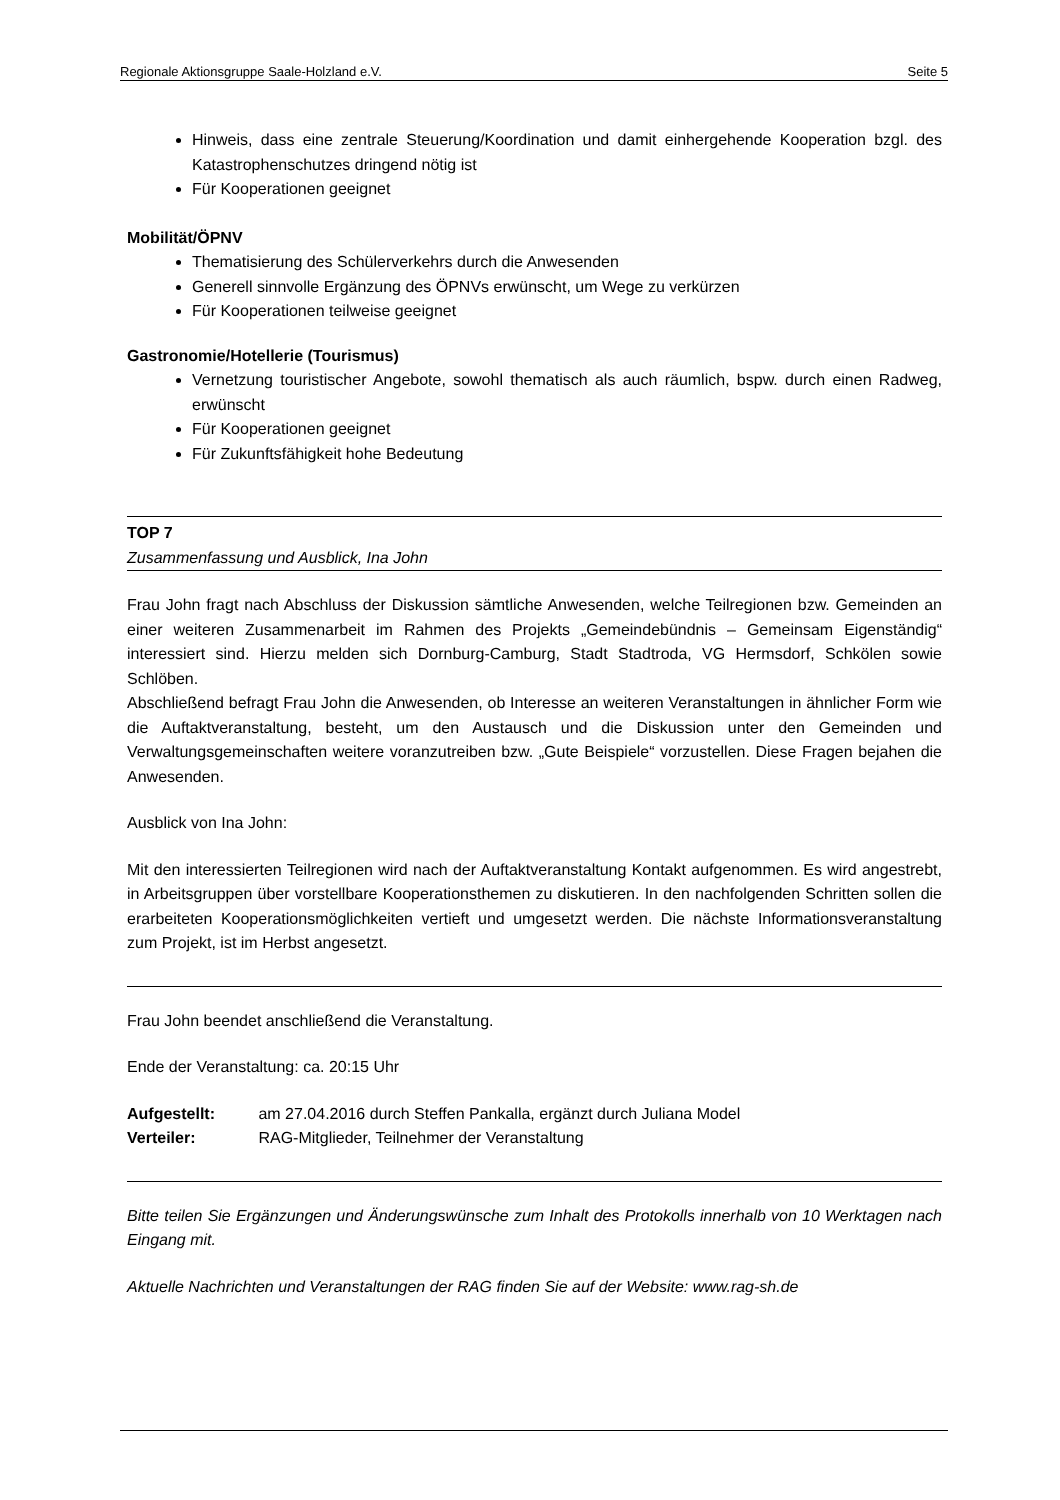Regionale Aktionsgruppe Saale-Holzland e.V. Seite 5
Hinweis, dass eine zentrale Steuerung/Koordination und damit einhergehende Kooperation bzgl. des Katastrophenschutzes dringend nötig ist
Für Kooperationen geeignet
Mobilität/ÖPNV
Thematisierung des Schülerverkehrs durch die Anwesenden
Generell sinnvolle Ergänzung des ÖPNVs erwünscht, um Wege zu verkürzen
Für Kooperationen teilweise geeignet
Gastronomie/Hotellerie (Tourismus)
Vernetzung touristischer Angebote, sowohl thematisch als auch räumlich, bspw. durch einen Radweg, erwünscht
Für Kooperationen geeignet
Für Zukunftsfähigkeit hohe Bedeutung
TOP 7
Zusammenfassung und Ausblick, Ina John
Frau John fragt nach Abschluss der Diskussion sämtliche Anwesenden, welche Teilregionen bzw. Gemeinden an einer weiteren Zusammenarbeit im Rahmen des Projekts „Gemeindebündnis – Gemeinsam Eigenständig“ interessiert sind. Hierzu melden sich Dornburg-Camburg, Stadt Stadtroda, VG Hermsdorf, Schkölen sowie Schlöben.
Abschließend befragt Frau John die Anwesenden, ob Interesse an weiteren Veranstaltungen in ähnlicher Form wie die Auftaktveranstaltung, besteht, um den Austausch und die Diskussion unter den Gemeinden und Verwaltungsgemeinschaften weitere voranzutreiben bzw. „Gute Beispiele“ vorzustellen. Diese Fragen bejahen die Anwesenden.
Ausblick von Ina John:
Mit den interessierten Teilregionen wird nach der Auftaktveranstaltung Kontakt aufgenommen. Es wird angestrebt, in Arbeitsgruppen über vorstellbare Kooperationsthemen zu diskutieren. In den nachfolgenden Schritten sollen die erarbeiteten Kooperationsmöglichkeiten vertieft und umgesetzt werden. Die nächste Informationsveranstaltung zum Projekt, ist im Herbst angesetzt.
Frau John beendet anschließend die Veranstaltung.
Ende der Veranstaltung: ca. 20:15 Uhr
Aufgestellt: am 27.04.2016 durch Steffen Pankalla, ergänzt durch Juliana Model
Verteiler: RAG-Mitglieder, Teilnehmer der Veranstaltung
Bitte teilen Sie Ergänzungen und Änderungswünsche zum Inhalt des Protokolls innerhalb von 10 Werktagen nach Eingang mit.
Aktuelle Nachrichten und Veranstaltungen der RAG finden Sie auf der Website: www.rag-sh.de